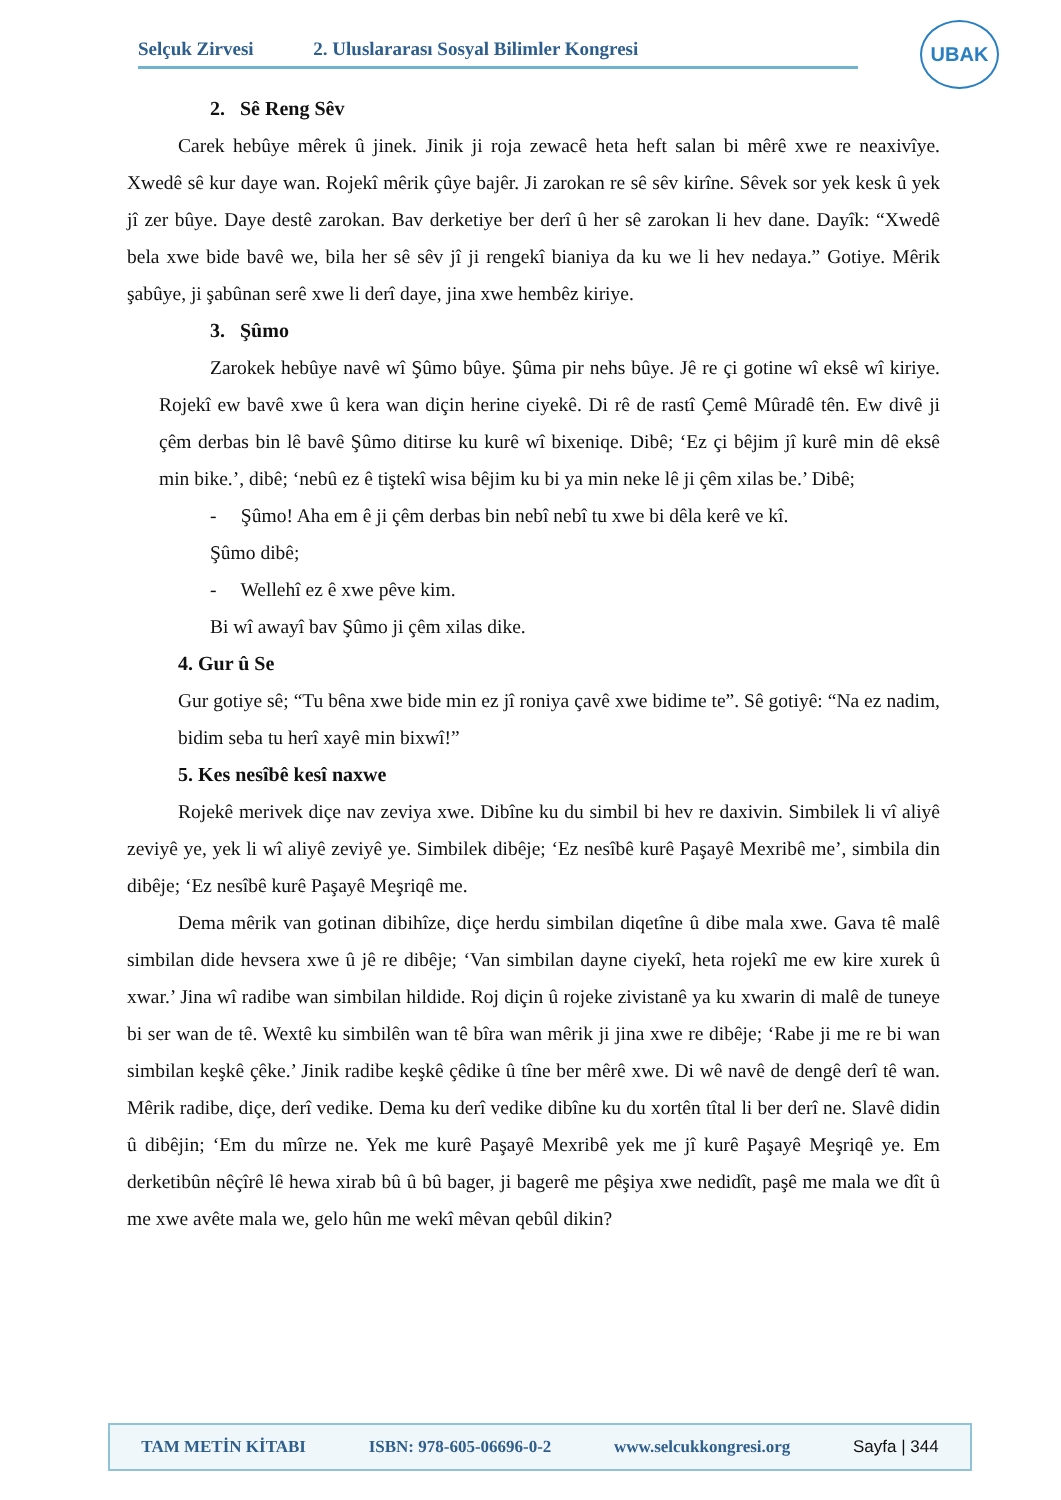Selçuk Zirvesi 2. Uluslararası Sosyal Bilimler Kongresi
UBAK
2. Sê Reng Sêv
Carek hebûye mêrek û jinek. Jinik ji roja zewacê heta heft salan bi mêrê xwe re neaxivîye. Xwedê sê kur daye wan. Rojekî mêrik çûye bajêr. Ji zarokan re sê sêv kirîne. Sêvek sor yek kesk û yek jî zer bûye. Daye destê zarokan. Bav derketiye ber derî û her sê zarokan li hev dane. Dayîk: “Xwedê bela xwe bide bavê we, bila her sê sêv jî ji rengekî bianiya da ku we li hev nedaya.” Gotiye. Mêrik şabûye, ji şabûnan serê xwe li derî daye, jina xwe hembêz kiriye.
3. Şûmo
Zarokek hebûye navê wî Şûmo bûye. Şûma pir nehs bûye. Jê re çi gotine wî eksê wî kiriye. Rojekî ew bavê xwe û kera wan diçin herine ciyekê. Di rê de rastî Çemê Mûradê tên. Ew divê ji çêm derbas bin lê bavê Şûmo ditirse ku kurê wî bixeniqe. Dibê; ‘Ez çi bêjim jî kurê min dê eksê min bike.’, dibê; ‘nebû ez ê tiştekî wisa bêjim ku bi ya min neke lê ji çêm xilas be.’ Dibê;
- Şûmo! Aha em ê ji çêm derbas bin nebî nebî tu xwe bi dêla kerê ve kî.
Şûmo dibê;
- Wellehî ez ê xwe pêve kim.
Bi wî awayî bav Şûmo ji çêm xilas dike.
4. Gur û Se
Gur gotiye sê; “Tu bêna xwe bide min ez jî roniya çavê xwe bidime te”. Sê gotiyê: “Na ez nadim, bidim seba tu herî xayê min bixwî!”
5. Kes nesîbê kesî naxwe
Rojekê merivek diçe nav zeviya xwe. Dibîne ku du simbil bi hev re daxivin. Simbilek li vî aliyê zeviyê ye, yek li wî aliyê zeviyê ye. Simbilek dibêje; ‘Ez nesîbê kurê Paşayê Mexribê me’, simbila din dibêje; ‘Ez nesîbê kurê Paşayê Meşriqê me.
Dema mêrik van gotinan dibihîze, diçe herdu simbilan diqetîne û dibe mala xwe. Gava tê malê simbilan dide hevsera xwe û jê re dibêje; ‘Van simbilan dayne ciyekî, heta rojekî me ew kire xurek û xwar.’ Jina wî radibe wan simbilan hildide. Roj diçin û rojeke zivistanê ya ku xwarin di malê de tuneye bi ser wan de tê. Wextê ku simbilên wan tê bîra wan mêrik ji jina xwe re dibêje; ‘Rabe ji me re bi wan simbilan keşkê çêke.’ Jinik radibe keşkê çêdike û tîne ber mêrê xwe. Di wê navê de dengê derî tê wan. Mêrik radibe, diçe, derî vedike. Dema ku derî vedike dibîne ku du xortên tîtal li ber derî ne. Slavê didin û dibêjin; ‘Em du mîrze ne. Yek me kurê Paşayê Mexribê yek me jî kurê Paşayê Meşriqê ye. Em derketibûn nêçîrê lê hewa xirab bû û bû bager, ji bagerê me pêşiya xwe nedidît, paşê me mala we dît û me xwe avête mala we, gelo hûn me wekî mêvan qebûl dikin?
TAM METİN KİTABI ISBN: 978-605-06696-0-2 www.selcukkongresi.org Sayfa | 344